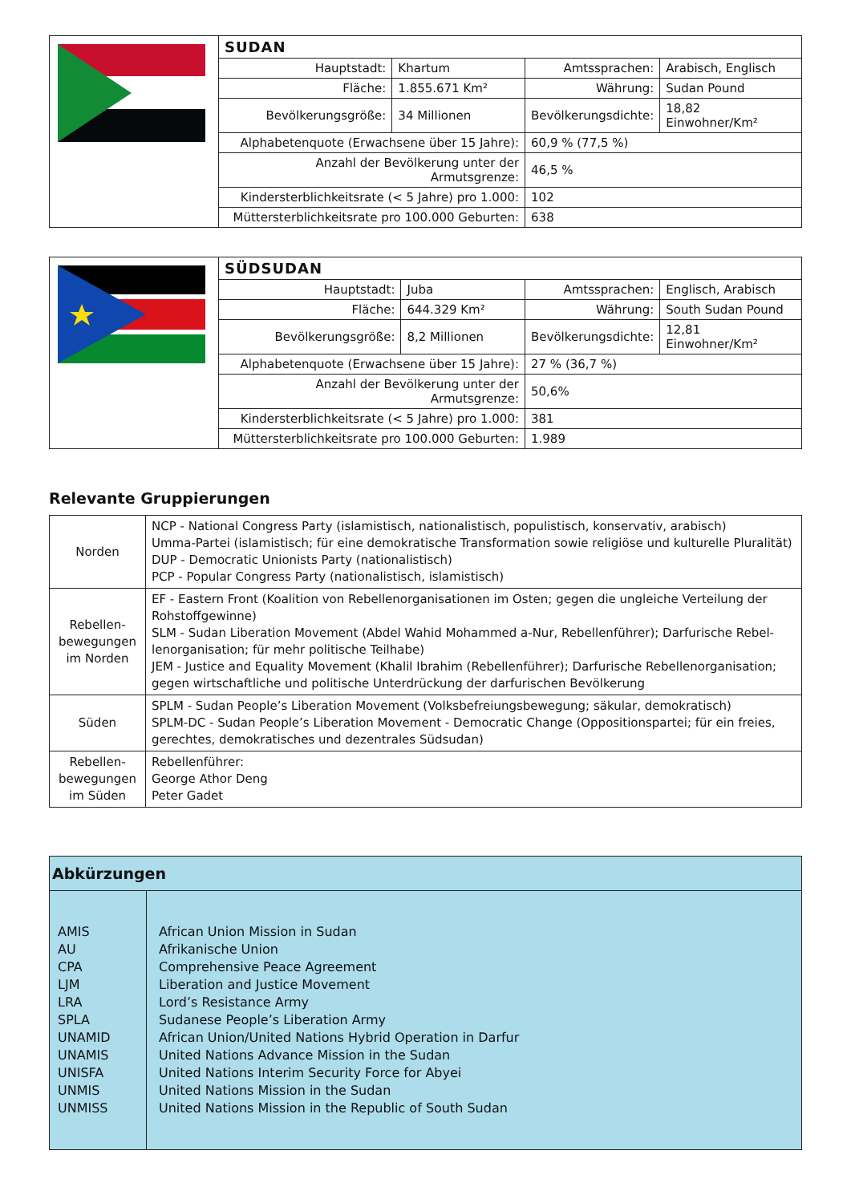| | SUDAN | | | |
| | Hauptstadt: | Khartum | Amtssprachen: | Arabisch, Englisch |
| | Fläche: | 1.855.671 Km² | Währung: | Sudan Pound |
| | Bevölkerungsgröße: | 34 Millionen | Bevölkerungsdichte: | 18,82 Einwohner/Km² |
| | Alphabetenquote (Erwachsene über 15 Jahre): | | 60,9 % (77,5 %) | |
| | Anzahl der Bevölkerung unter der Armutsgrenze: | | 46,5 % | |
| | Kindersterblichkeitsrate (< 5 Jahre) pro 1.000: | | 102 | |
| | Müttersterblichkeitsrate pro 100.000 Geburten: | | 638 | |
| | SÜDSUDAN | | | |
| | Hauptstadt: | Juba | Amtssprachen: | Englisch, Arabisch |
| | Fläche: | 644.329 Km² | Währung: | South Sudan Pound |
| | Bevölkerungsgröße: | 8,2 Millionen | Bevölkerungsdichte: | 12,81 Einwohner/Km² |
| | Alphabetenquote (Erwachsene über 15 Jahre): | | 27 % (36,7 %) | |
| | Anzahl der Bevölkerung unter der Armutsgrenze: | | 50,6% | |
| | Kindersterblichkeitsrate (< 5 Jahre) pro 1.000: | | 381 | |
| | Müttersterblichkeitsrate pro 100.000 Geburten: | | 1.989 | |
Relevante Gruppierungen
| Norden | NCP - National Congress Party (islamistisch, nationalistisch, populistisch, konservativ, arabisch) Umma-Partei (islamistisch; für eine demokratische Transformation sowie religiöse und kulturelle Pluralität) DUP - Democratic Unionists Party (nationalistisch) PCP - Popular Congress Party (nationalistisch, islamistisch) |
| Rebellen- bewegungen im Norden | EF - Eastern Front (Koalition von Rebellenorganisationen im Osten; gegen die ungleiche Verteilung der Rohstoffgewinne) SLM - Sudan Liberation Movement (Abdel Wahid Mohammed a-Nur, Rebellenführer); Darfurische Rebel-lenorganisation; für mehr politische Teilhabe) JEM - Justice and Equality Movement (Khalil Ibrahim (Rebellenführer); Darfurische Rebellenorganisation; gegen wirtschaftliche und politische Unterdrückung der darfurischen Bevölkerung |
| Süden | SPLM - Sudan People’s Liberation Movement (Volksbefreiungsbewegung; säkular, demokratisch) SPLM-DC - Sudan People’s Liberation Movement - Democratic Change (Oppositionspartei; für ein freies, gerechtes, demokratisches und dezentrales Südsudan) |
| Rebellen- bewegungen im Süden | Rebellenführer: George Athor Deng Peter Gadet |
Abkürzungen
| AMIS AU CPA LJM LRA SPLA UNAMID UNAMIS UNISFA UNMIS UNMISS | African Union Mission in Sudan Afrikanische Union Comprehensive Peace Agreement Liberation and Justice Movement Lord’s Resistance Army Sudanese People’s Liberation Army African Union/United Nations Hybrid Operation in Darfur United Nations Advance Mission in the Sudan United Nations Interim Security Force for Abyei United Nations Mission in the Sudan United Nations Mission in the Republic of South Sudan |